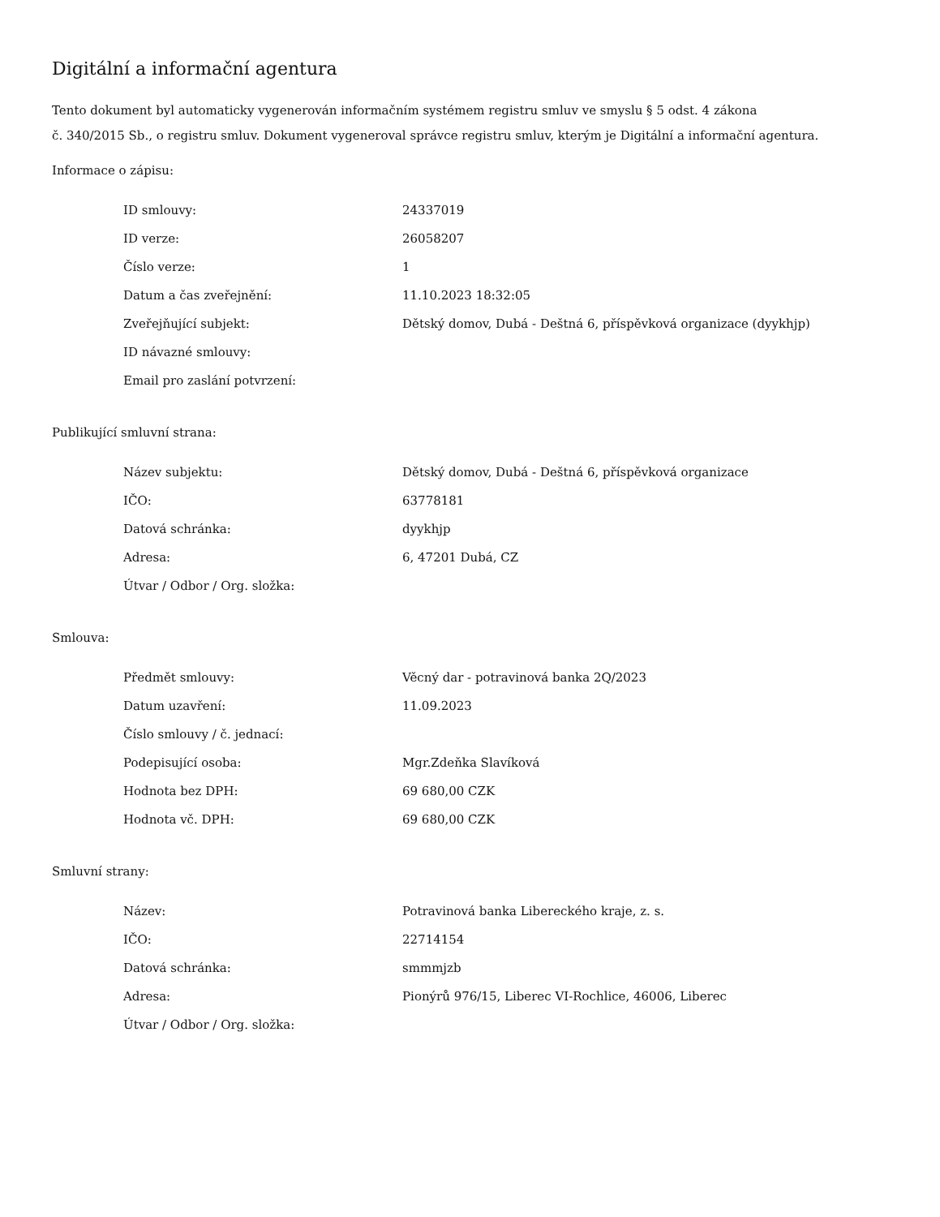Digitální a informační agentura
Tento dokument byl automaticky vygenerován informačním systémem registru smluv ve smyslu § 5 odst. 4 zákona
č. 340/2015 Sb., o registru smluv. Dokument vygeneroval správce registru smluv, kterým je Digitální a informační agentura.
Informace o zápisu:
| ID smlouvy: | 24337019 |
| ID verze: | 26058207 |
| Číslo verze: | 1 |
| Datum a čas zveřejnění: | 11.10.2023 18:32:05 |
| Zveřejňující subjekt: | Dětský domov, Dubá - Deštná 6, příspěvková organizace (dyykhjp) |
| ID návazné smlouvy: | |
| Email pro zaslání potvrzení: | |
Publikující smluvní strana:
| Název subjektu: | Dětský domov, Dubá - Deštná 6, příspěvková organizace |
| IČO: | 63778181 |
| Datová schránka: | dyykhjp |
| Adresa: | 6, 47201 Dubá, CZ |
| Útvar / Odbor / Org. složka: | |
Smlouva:
| Předmět smlouvy: | Věcný dar - potravinová banka 2Q/2023 |
| Datum uzavření: | 11.09.2023 |
| Číslo smlouvy / č. jednací: | |
| Podepisující osoba: | Mgr.Zdeňka Slavíková |
| Hodnota bez DPH: | 69 680,00 CZK |
| Hodnota vč. DPH: | 69 680,00 CZK |
Smluvní strany:
| Název: | Potravinová banka Libereckého kraje, z. s. |
| IČO: | 22714154 |
| Datová schránka: | smmmjzb |
| Adresa: | Pionýrů 976/15, Liberec VI-Rochlice, 46006, Liberec |
| Útvar / Odbor / Org. složka: | |